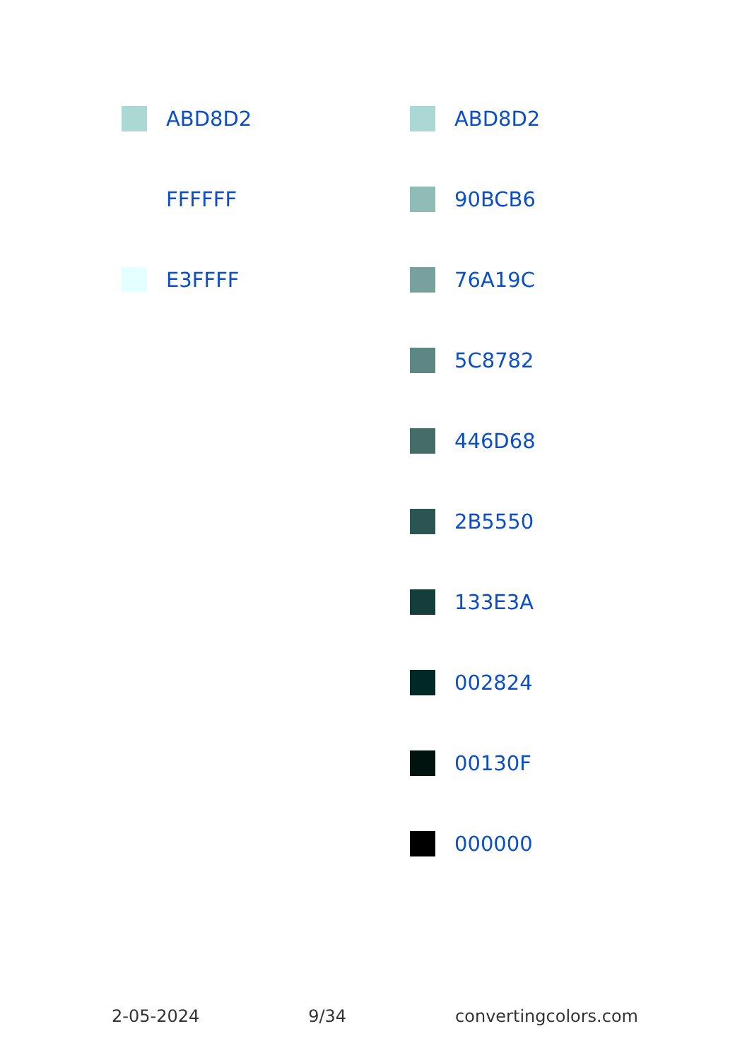ABD8D2
FFFFFF
E3FFFF
ABD8D2
90BCB6
76A19C
5C8782
446D68
2B5550
133E3A
002824
00130F
000000
2-05-2024 9/34 convertingcolors.com